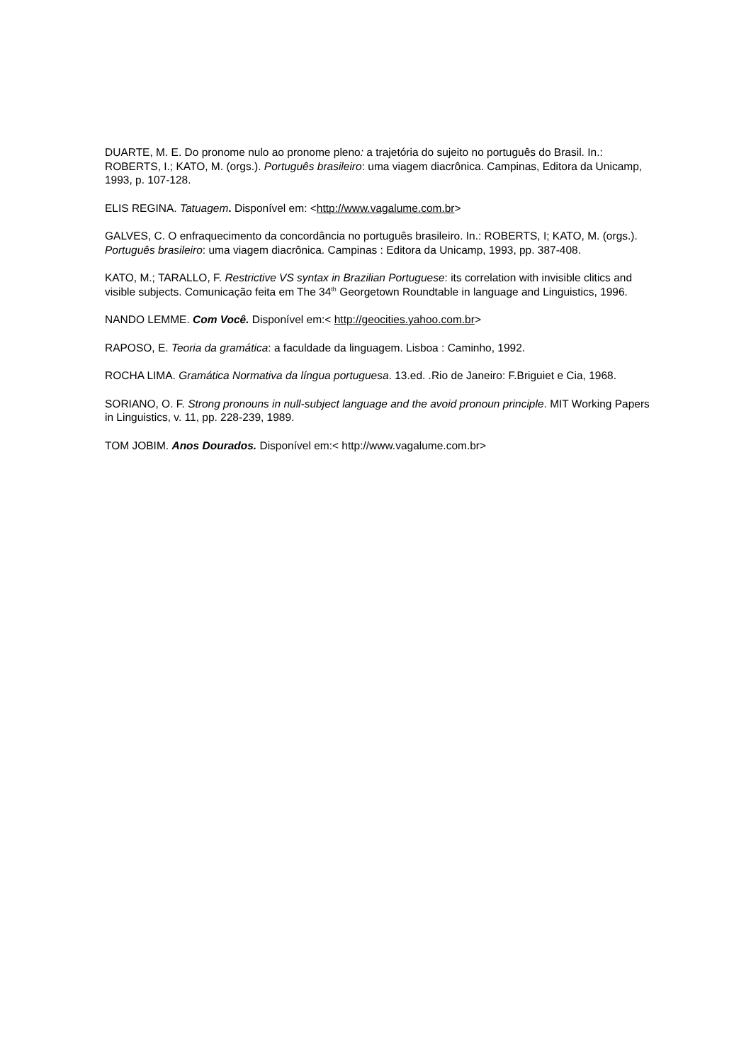DUARTE, M. E. Do pronome nulo ao pronome pleno: a trajetória do sujeito no português do Brasil. In.: ROBERTS, I.; KATO, M. (orgs.). Português brasileiro: uma viagem diacrônica. Campinas, Editora da Unicamp, 1993, p. 107-128.
ELIS REGINA. Tatuagem. Disponível em: <http://www.vagalume.com.br>
GALVES, C. O enfraquecimento da concordância no português brasileiro. In.: ROBERTS, I; KATO, M. (orgs.). Português brasileiro: uma viagem diacrônica. Campinas : Editora da Unicamp, 1993, pp. 387-408.
KATO, M.; TARALLO, F. Restrictive VS syntax in Brazilian Portuguese: its correlation with invisible clitics and visible subjects. Comunicação feita em The 34<sup>th</sup> Georgetown Roundtable in language and Linguistics, 1996.
NANDO LEMME. Com Você. Disponível em:< http://geocities.yahoo.com.br>
RAPOSO, E. Teoria da gramática: a faculdade da linguagem. Lisboa : Caminho, 1992.
ROCHA LIMA. Gramática Normativa da língua portuguesa. 13.ed. .Rio de Janeiro: F.Briguiet e Cia, 1968.
SORIANO, O. F. Strong pronouns in null-subject language and the avoid pronoun principle. MIT Working Papers in Linguistics, v. 11, pp. 228-239, 1989.
TOM JOBIM. Anos Dourados. Disponível em:< http://www.vagalume.com.br>